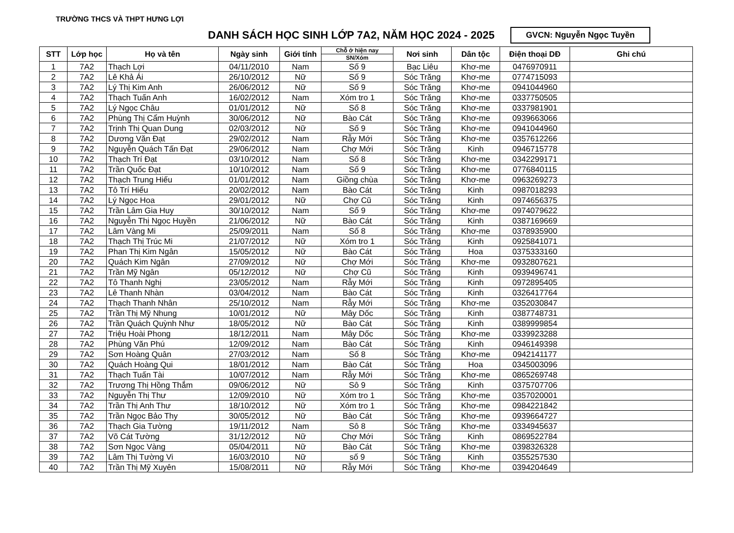TRƯỜNG THCS VÀ THPT HƯNG LỢI
DANH SÁCH HỌC SINH LỚP 7A2, NĂM HỌC 2024 - 2025
GVCN: Nguyễn Ngọc Tuyền
| STT | Lớp học | Họ và tên | Ngày sinh | Giới tính | Chỗ ở hiện nay | Nơi sinh | Dân tộc | Điện thoại DĐ | Ghi chú |
| --- | --- | --- | --- | --- | --- | --- | --- | --- | --- |
| | | | | | SN/Xóm | | | | |
| 1 | 7A2 | Thạch Lợi | 04/11/2010 | Nam | Số 9 | Bạc Liêu | Khơ-me | 0476970911 | |
| 2 | 7A2 | Lê Khả Ái | 26/10/2012 | Nữ | Số 9 | Sóc Trăng | Khơ-me | 0774715093 | |
| 3 | 7A2 | Lý Thị Kim Anh | 26/06/2012 | Nữ | Số 9 | Sóc Trăng | Khơ-me | 0941044960 | |
| 4 | 7A2 | Thạch Tuấn Anh | 16/02/2012 | Nam | Xóm tro 1 | Sóc Trăng | Khơ-me | 0337750505 | |
| 5 | 7A2 | Lý Ngọc Châu | 01/01/2012 | Nữ | Số 8 | Sóc Trăng | Khơ-me | 0337981901 | |
| 6 | 7A2 | Phùng Thị Cẩm Huỳnh | 30/06/2012 | Nữ | Bào Cát | Sóc Trăng | Khơ-me | 0939663066 | |
| 7 | 7A2 | Trịnh Thị Quan Dung | 02/03/2012 | Nữ | Số 9 | Sóc Trăng | Khơ-me | 0941044960 | |
| 8 | 7A2 | Dương Văn Đạt | 29/02/2012 | Nam | Rẫy Mới | Sóc Trăng | Khơ-me | 0357612266 | |
| 9 | 7A2 | Nguyễn Quách Tấn Đạt | 29/06/2012 | Nam | Chợ Mới | Sóc Trăng | Kinh | 0946715778 | |
| 10 | 7A2 | Thạch Trí Đạt | 03/10/2012 | Nam | Số 8 | Sóc Trăng | Khơ-me | 0342299171 | |
| 11 | 7A2 | Trần Quốc Đạt | 10/10/2012 | Nam | Số 9 | Sóc Trăng | Khơ-me | 0776840115 | |
| 12 | 7A2 | Thạch Trung Hiếu | 01/01/2012 | Nam | Giồng chùa | Sóc Trăng | Khơ-me | 0963269273 | |
| 13 | 7A2 | Tô Trí Hiếu | 20/02/2012 | Nam | Bào Cát | Sóc Trăng | Kinh | 0987018293 | |
| 14 | 7A2 | Lý Ngọc Hoa | 29/01/2012 | Nữ | Chợ Cũ | Sóc Trăng | Kinh | 0974656375 | |
| 15 | 7A2 | Trần Lâm Gia Huy | 30/10/2012 | Nam | Số 9 | Sóc Trăng | Khơ-me | 0974079622 | |
| 16 | 7A2 | Nguyễn Thị Ngọc Huyền | 21/06/2012 | Nữ | Bào Cát | Sóc Trăng | Kinh | 0387169669 | |
| 17 | 7A2 | Lâm Vàng Mi | 25/09/2011 | Nam | Số 8 | Sóc Trăng | Khơ-me | 0378935900 | |
| 18 | 7A2 | Thạch Thị Trúc Mi | 21/07/2012 | Nữ | Xóm tro 1 | Sóc Trăng | Kinh | 0925841071 | |
| 19 | 7A2 | Phan Thị Kim Ngân | 15/05/2012 | Nữ | Bào Cát | Sóc Trăng | Hoa | 0375333160 | |
| 20 | 7A2 | Quách Kim Ngân | 27/09/2012 | Nữ | Chợ Mới | Sóc Trăng | Khơ-me | 0932807621 | |
| 21 | 7A2 | Trần Mỹ Ngân | 05/12/2012 | Nữ | Chợ Cũ | Sóc Trăng | Kinh | 0939496741 | |
| 22 | 7A2 | Tô Thanh Nghị | 23/05/2012 | Nam | Rẫy Mới | Sóc Trăng | Kinh | 0972895405 | |
| 23 | 7A2 | Lê Thanh Nhàn | 03/04/2012 | Nam | Bào Cát | Sóc Trăng | Kinh | 0326417764 | |
| 24 | 7A2 | Thạch Thanh Nhân | 25/10/2012 | Nam | Rẫy Mới | Sóc Trăng | Khơ-me | 0352030847 | |
| 25 | 7A2 | Trần Thị Mỹ Nhung | 10/01/2012 | Nữ | Mây Dốc | Sóc Trăng | Kinh | 0387748731 | |
| 26 | 7A2 | Trần Quách Quỳnh Như | 18/05/2012 | Nữ | Bào Cát | Sóc Trăng | Kinh | 0389999854 | |
| 27 | 7A2 | Triệu Hoài Phong | 18/12/2011 | Nam | Mây Dốc | Sóc Trăng | Khơ-me | 0339923288 | |
| 28 | 7A2 | Phùng Văn Phú | 12/09/2012 | Nam | Bào Cát | Sóc Trăng | Kinh | 0946149398 | |
| 29 | 7A2 | Sơn Hoàng Quân | 27/03/2012 | Nam | Số 8 | Sóc Trăng | Khơ-me | 0942141177 | |
| 30 | 7A2 | Quách Hoàng Qui | 18/01/2012 | Nam | Bào Cát | Sóc Trăng | Hoa | 0345003096 | |
| 31 | 7A2 | Thạch Tuấn Tài | 10/07/2012 | Nam | Rẫy Mới | Sóc Trăng | Khơ-me | 0865269748 | |
| 32 | 7A2 | Trương Thị Hồng Thắm | 09/06/2012 | Nữ | Sô 9 | Sóc Trăng | Kinh | 0375707706 | |
| 33 | 7A2 | Nguyễn Thị Thư | 12/09/2010 | Nữ | Xóm tro 1 | Sóc Trăng | Khơ-me | 0357020001 | |
| 34 | 7A2 | Trần Thị Anh Thư | 18/10/2012 | Nữ | Xóm tro 1 | Sóc Trăng | Khơ-me | 0984221842 | |
| 35 | 7A2 | Trần Ngọc Bảo Thy | 30/05/2012 | Nữ | Bào Cát | Sóc Trăng | Khơ-me | 0939664727 | |
| 36 | 7A2 | Thạch Gia Tường | 19/11/2012 | Nam | Sô 8 | Sóc Trăng | Khơ-me | 0334945637 | |
| 37 | 7A2 | Võ Cát Tường | 31/12/2012 | Nữ | Chợ Mới | Sóc Trăng | Kinh | 0869522784 | |
| 38 | 7A2 | Sơn Ngọc Vàng | 05/04/2011 | Nữ | Bào Cát | Sóc Trăng | Khơ-me | 0398326328 | |
| 39 | 7A2 | Lâm Thị Tường Vi | 16/03/2010 | Nữ | số 9 | Sóc Trăng | Kinh | 0355257530 | |
| 40 | 7A2 | Trần Thị Mỹ Xuyên | 15/08/2011 | Nữ | Rẫy Mới | Sóc Trăng | Khơ-me | 0394204649 | |